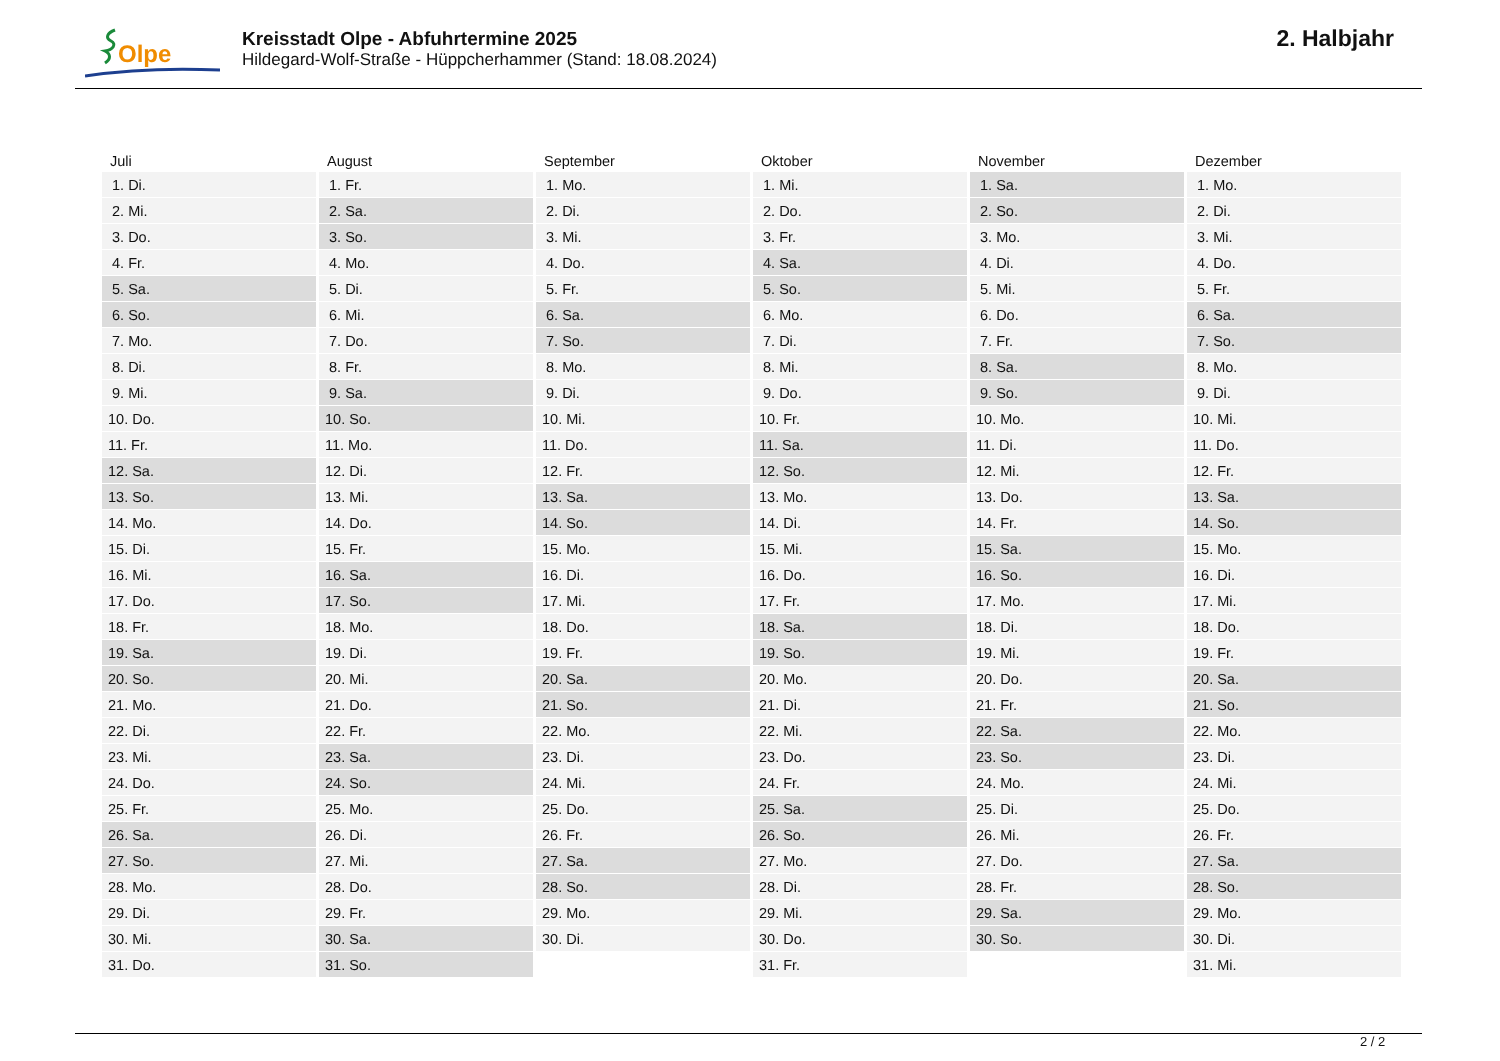Olpe
Kreisstadt Olpe - Abfuhrtermine 2025
Hildegard-Wolf-Straße - Hüppcherhammer (Stand: 18.08.2024)
2. Halbjahr
| Juli | August | September | Oktober | November | Dezember |
| --- | --- | --- | --- | --- | --- |
| 1. Di. | 1. Fr. | 1. Mo. | 1. Mi. | 1. Sa. | 1. Mo. |
| 2. Mi. | 2. Sa. | 2. Di. | 2. Do. | 2. So. | 2. Di. |
| 3. Do. | 3. So. | 3. Mi. | 3. Fr. | 3. Mo. | 3. Mi. |
| 4. Fr. | 4. Mo. | 4. Do. | 4. Sa. | 4. Di. | 4. Do. |
| 5. Sa. | 5. Di. | 5. Fr. | 5. So. | 5. Mi. | 5. Fr. |
| 6. So. | 6. Mi. | 6. Sa. | 6. Mo. | 6. Do. | 6. Sa. |
| 7. Mo. | 7. Do. | 7. So. | 7. Di. | 7. Fr. | 7. So. |
| 8. Di. | 8. Fr. | 8. Mo. | 8. Mi. | 8. Sa. | 8. Mo. |
| 9. Mi. | 9. Sa. | 9. Di. | 9. Do. | 9. So. | 9. Di. |
| 10. Do. | 10. So. | 10. Mi. | 10. Fr. | 10. Mo. | 10. Mi. |
| 11. Fr. | 11. Mo. | 11. Do. | 11. Sa. | 11. Di. | 11. Do. |
| 12. Sa. | 12. Di. | 12. Fr. | 12. So. | 12. Mi. | 12. Fr. |
| 13. So. | 13. Mi. | 13. Sa. | 13. Mo. | 13. Do. | 13. Sa. |
| 14. Mo. | 14. Do. | 14. So. | 14. Di. | 14. Fr. | 14. So. |
| 15. Di. | 15. Fr. | 15. Mo. | 15. Mi. | 15. Sa. | 15. Mo. |
| 16. Mi. | 16. Sa. | 16. Di. | 16. Do. | 16. So. | 16. Di. |
| 17. Do. | 17. So. | 17. Mi. | 17. Fr. | 17. Mo. | 17. Mi. |
| 18. Fr. | 18. Mo. | 18. Do. | 18. Sa. | 18. Di. | 18. Do. |
| 19. Sa. | 19. Di. | 19. Fr. | 19. So. | 19. Mi. | 19. Fr. |
| 20. So. | 20. Mi. | 20. Sa. | 20. Mo. | 20. Do. | 20. Sa. |
| 21. Mo. | 21. Do. | 21. So. | 21. Di. | 21. Fr. | 21. So. |
| 22. Di. | 22. Fr. | 22. Mo. | 22. Mi. | 22. Sa. | 22. Mo. |
| 23. Mi. | 23. Sa. | 23. Di. | 23. Do. | 23. So. | 23. Di. |
| 24. Do. | 24. So. | 24. Mi. | 24. Fr. | 24. Mo. | 24. Mi. |
| 25. Fr. | 25. Mo. | 25. Do. | 25. Sa. | 25. Di. | 25. Do. |
| 26. Sa. | 26. Di. | 26. Fr. | 26. So. | 26. Mi. | 26. Fr. |
| 27. So. | 27. Mi. | 27. Sa. | 27. Mo. | 27. Do. | 27. Sa. |
| 28. Mo. | 28. Do. | 28. So. | 28. Di. | 28. Fr. | 28. So. |
| 29. Di. | 29. Fr. | 29. Mo. | 29. Mi. | 29. Sa. | 29. Mo. |
| 30. Mi. | 30. Sa. | 30. Di. | 30. Do. | 30. So. | 30. Di. |
| 31. Do. | 31. So. | | 31. Fr. | | 31. Mi. |
2 / 2